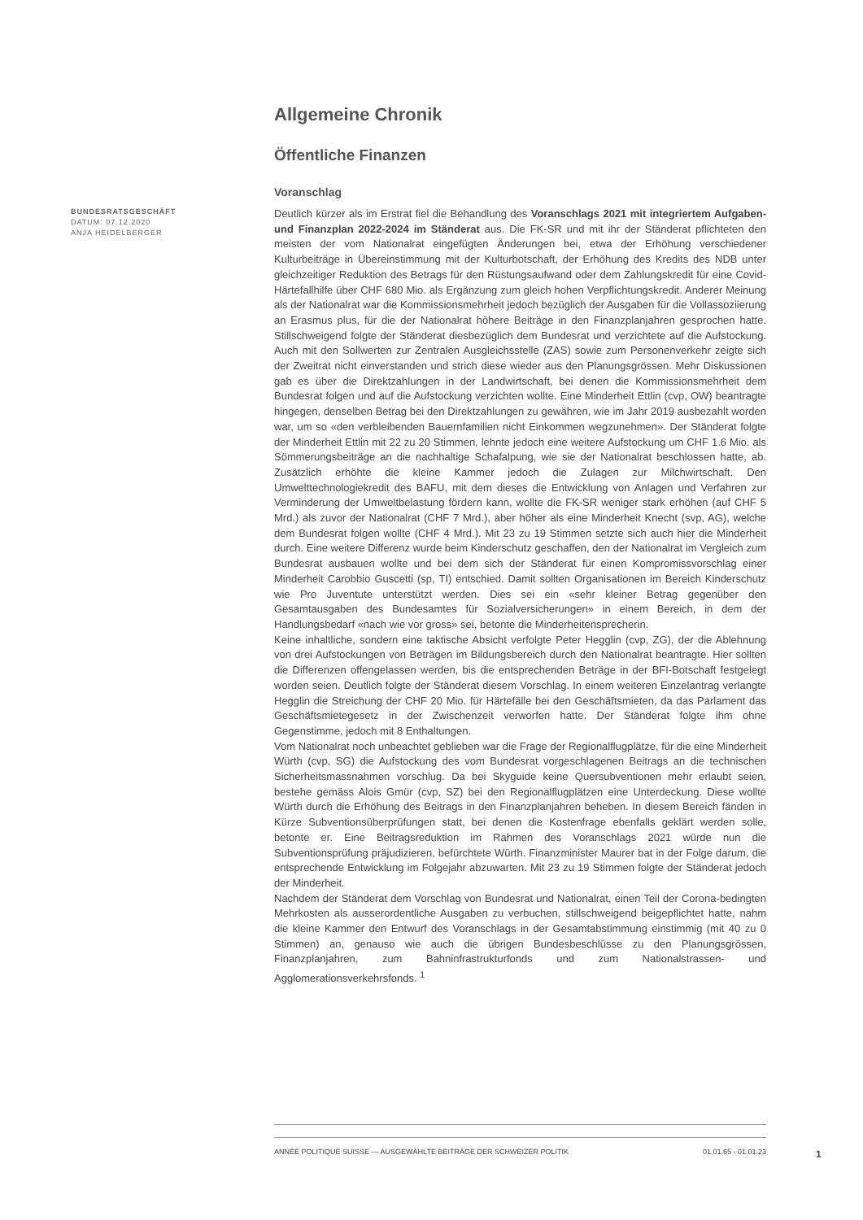BUNDESRATSGESCHÄFT
DATUM: 07.12.2020
ANJA HEIDELBERGER
Allgemeine Chronik
Öffentliche Finanzen
Voranschlag
Deutlich kürzer als im Erstrat fiel die Behandlung des Voranschlags 2021 mit integriertem Aufgaben- und Finanzplan 2022-2024 im Ständerat aus. Die FK-SR und mit ihr der Ständerat pflichteten den meisten der vom Nationalrat eingefügten Änderungen bei, etwa der Erhöhung verschiedener Kulturbeiträge in Übereinstimmung mit der Kulturbotschaft, der Erhöhung des Kredits des NDB unter gleichzeitiger Reduktion des Betrags für den Rüstungsaufwand oder dem Zahlungskredit für eine Covid-Härtefallhilfe über CHF 680 Mio. als Ergänzung zum gleich hohen Verpflichtungskredit. Anderer Meinung als der Nationalrat war die Kommissionsmehrheit jedoch bezüglich der Ausgaben für die Vollassoziierung an Erasmus plus, für die der Nationalrat höhere Beiträge in den Finanzplanjahren gesprochen hatte. Stillschweigend folgte der Ständerat diesbezüglich dem Bundesrat und verzichtete auf die Aufstockung. Auch mit den Sollwerten zur Zentralen Ausgleichsstelle (ZAS) sowie zum Personenverkehr zeigte sich der Zweitrat nicht einverstanden und strich diese wieder aus den Planungsgrössen. Mehr Diskussionen gab es über die Direktzahlungen in der Landwirtschaft, bei denen die Kommissionsmehrheit dem Bundesrat folgen und auf die Aufstockung verzichten wollte. Eine Minderheit Ettlin (cvp, OW) beantragte hingegen, denselben Betrag bei den Direktzahlungen zu gewähren, wie im Jahr 2019 ausbezahlt worden war, um so «den verbleibenden Bauernfamilien nicht Einkommen wegzunehmen». Der Ständerat folgte der Minderheit Ettlin mit 22 zu 20 Stimmen, lehnte jedoch eine weitere Aufstockung um CHF 1.6 Mio. als Sömmerungsbeiträge an die nachhaltige Schafalpung, wie sie der Nationalrat beschlossen hatte, ab. Zusätzlich erhöhte die kleine Kammer jedoch die Zulagen zur Milchwirtschaft. Den Umwelttechnologiekredit des BAFU, mit dem dieses die Entwicklung von Anlagen und Verfahren zur Verminderung der Umweltbelastung fördern kann, wollte die FK-SR weniger stark erhöhen (auf CHF 5 Mrd.) als zuvor der Nationalrat (CHF 7 Mrd.), aber höher als eine Minderheit Knecht (svp, AG), welche dem Bundesrat folgen wollte (CHF 4 Mrd.). Mit 23 zu 19 Stimmen setzte sich auch hier die Minderheit durch. Eine weitere Differenz wurde beim Kinderschutz geschaffen, den der Nationalrat im Vergleich zum Bundesrat ausbauen wollte und bei dem sich der Ständerat für einen Kompromissvorschlag einer Minderheit Carobbio Guscetti (sp, TI) entschied. Damit sollten Organisationen im Bereich Kinderschutz wie Pro Juventute unterstützt werden. Dies sei ein «sehr kleiner Betrag gegenüber den Gesamtausgaben des Bundesamtes für Sozialversicherungen» in einem Bereich, in dem der Handlungsbedarf «nach wie vor gross» sei, betonte die Minderheitensprecherin.
Keine inhaltliche, sondern eine taktische Absicht verfolgte Peter Hegglin (cvp, ZG), der die Ablehnung von drei Aufstockungen von Beträgen im Bildungsbereich durch den Nationalrat beantragte. Hier sollten die Differenzen offengelassen werden, bis die entsprechenden Beträge in der BFI-Botschaft festgelegt worden seien. Deutlich folgte der Ständerat diesem Vorschlag. In einem weiteren Einzelantrag verlangte Hegglin die Streichung der CHF 20 Mio. für Härtefälle bei den Geschäftsmieten, da das Parlament das Geschäftsmietegesetz in der Zwischenzeit verworfen hatte. Der Ständerat folgte ihm ohne Gegenstimme, jedoch mit 8 Enthaltungen.
Vom Nationalrat noch unbeachtet geblieben war die Frage der Regionalflugplätze, für die eine Minderheit Würth (cvp, SG) die Aufstockung des vom Bundesrat vorgeschlagenen Beitrags an die technischen Sicherheitsmassnahmen vorschlug. Da bei Skyguide keine Quersubventionen mehr erlaubt seien, bestehe gemäss Alois Gmür (cvp, SZ) bei den Regionalflugplätzen eine Unterdeckung. Diese wollte Würth durch die Erhöhung des Beitrags in den Finanzplanjahren beheben. In diesem Bereich fänden in Kürze Subventionsüberprüfungen statt, bei denen die Kostenfrage ebenfalls geklärt werden solle, betonte er. Eine Beitragsreduktion im Rahmen des Voranschlags 2021 würde nun die Subventionsprüfung präjudizieren, befürchtete Würth. Finanzminister Maurer bat in der Folge darum, die entsprechende Entwicklung im Folgejahr abzuwarten. Mit 23 zu 19 Stimmen folgte der Ständerat jedoch der Minderheit.
Nachdem der Ständerat dem Vorschlag von Bundesrat und Nationalrat, einen Teil der Corona-bedingten Mehrkosten als ausserordentliche Ausgaben zu verbuchen, stillschweigend beigepflichtet hatte, nahm die kleine Kammer den Entwurf des Voranschlags in der Gesamtabstimmung einstimmig (mit 40 zu 0 Stimmen) an, genauso wie auch die übrigen Bundesbeschlüsse zu den Planungsgrössen, Finanzplanjahren, zum Bahninfrastrukturfonds und zum Nationalstrassen- und Agglomerationsverkehrsfonds. <sup>1</sup>
ANNÉE POLITIQUE SUISSE — AUSGEWÄHLTE BEITRÄGE DER SCHWEIZER POLITIK 01.01.65 - 01.01.23
1